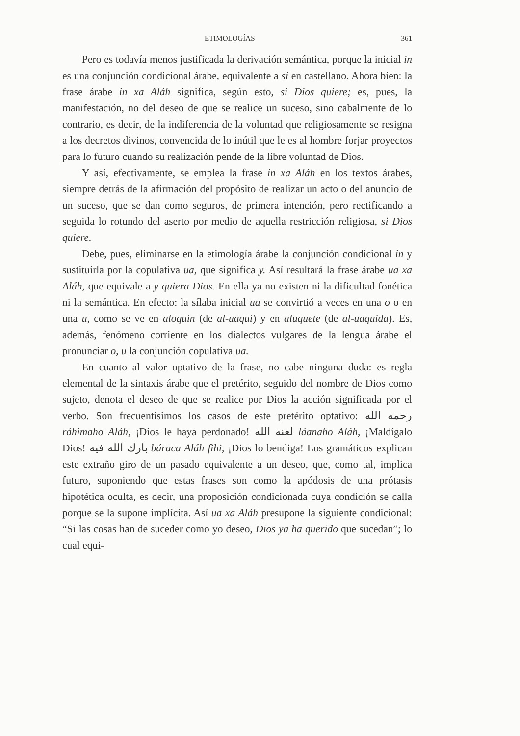ETIMOLOGÍAS 361
Pero es todavía menos justificada la derivación semántica, porque la inicial in es una conjunción condicional árabe, equivalente a si en castellano. Ahora bien: la frase árabe in xa Aláh significa, según esto, si Dios quiere; es, pues, la manifestación, no del deseo de que se realice un suceso, sino cabalmente de lo contrario, es decir, de la indiferencia de la voluntad que religiosamente se resigna a los decretos divinos, convencida de lo inútil que le es al hombre forjar proyectos para lo futuro cuando su realización pende de la libre voluntad de Dios.
Y así, efectivamente, se emplea la frase in xa Aláh en los textos árabes, siempre detrás de la afirmación del propósito de realizar un acto o del anuncio de un suceso, que se dan como seguros, de primera intención, pero rectificando a seguida lo rotundo del aserto por medio de aquella restricción religiosa, si Dios quiere.
Debe, pues, eliminarse en la etimología árabe la conjunción condicional in y sustituirla por la copulativa ua, que significa y. Así resultará la frase árabe ua xa Aláh, que equivale a y quiera Dios. En ella ya no existen ni la dificultad fonética ni la semántica. En efecto: la sílaba inicial ua se convirtió a veces en una o o en una u, como se ve en aloquín (de al-uaquí) y en aluquete (de al-uaquida). Es, además, fenómeno corriente en los dialectos vulgares de la lengua árabe el pronunciar o, u la conjunción copulativa ua.
En cuanto al valor optativo de la frase, no cabe ninguna duda: es regla elemental de la sintaxis árabe que el pretérito, seguido del nombre de Dios como sujeto, denota el deseo de que se realice por Dios la acción significada por el verbo. Son frecuentísimos los casos de este pretérito optativo: رحمه الله ráhimaho Aláh, ¡Dios le haya perdonado! لعنه الله láanaho Aláh, ¡Maldígalo Dios! بارك الله فيه báraca Aláh fihi, ¡Dios lo bendiga! Los gramáticos explican este extraño giro de un pasado equivalente a un deseo, que, como tal, implica futuro, suponiendo que estas frases son como la apódosis de una prótasis hipotética oculta, es decir, una proposición condicionada cuya condición se calla porque se la supone implícita. Así ua xa Aláh presupone la siguiente condicional: “Si las cosas han de suceder como yo deseo, Dios ya ha querido que sucedan”; lo cual equi-